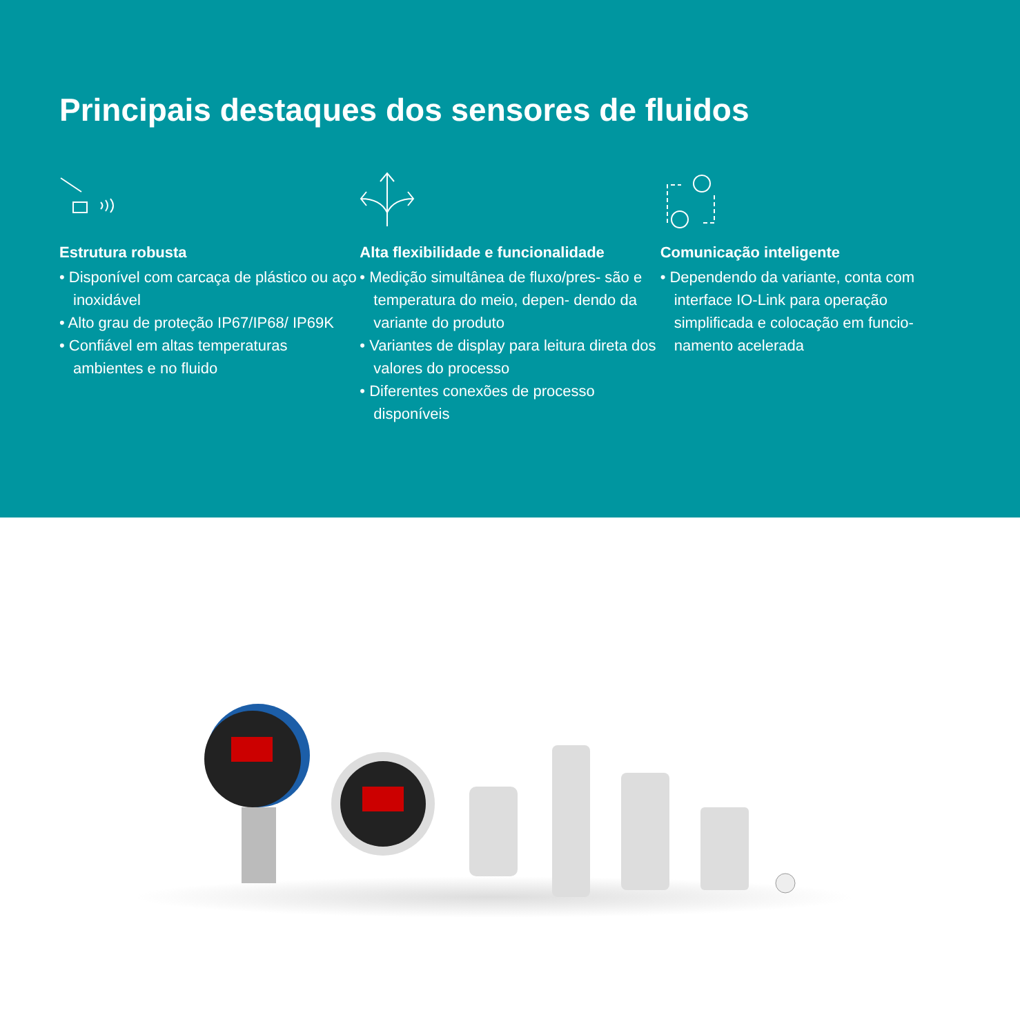Principais destaques dos sensores de fluidos
Estrutura robusta
• Disponível com carcaça de plástico ou aço inoxidável
• Alto grau de proteção IP67/IP68/ IP69K
• Confiável em altas temperaturas ambientes e no fluido
Alta flexibilidade e funcionalidade
• Medição simultânea de fluxo/pres- são e temperatura do meio, depen- dendo da variante do produto
• Variantes de display para leitura direta dos valores do processo
• Diferentes conexões de processo disponíveis
Comunicação inteligente
• Dependendo da variante, conta com interface IO-Link para operação simplificada e colocação em funcio- namento acelerada